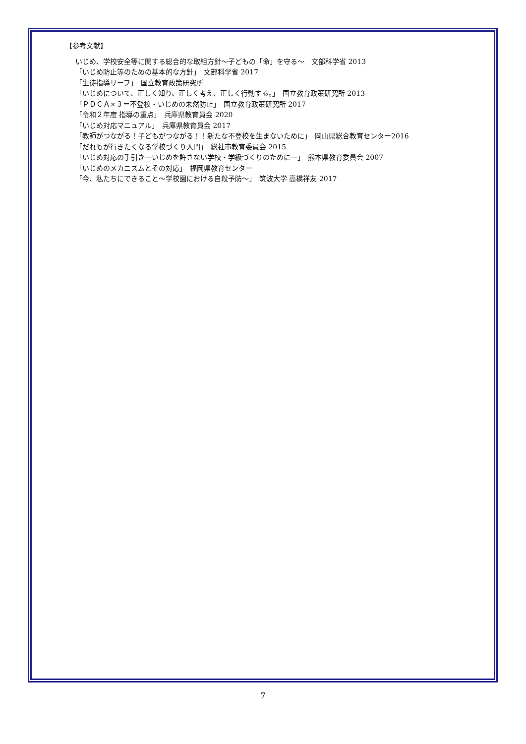【参考文献】
いじめ、学校安全等に関する総合的な取組方針～子どもの「命」を守る～　文部科学省 2013
「いじめ防止等のための基本的な方針」　文部科学省 2017
「生徒指導リーフ」　国立教育政策研究所
「いじめについて、正しく知り、正しく考え、正しく行動する。」　国立教育政策研究所 2013
「ＰＤＣＡ×３＝不登校・いじめの未然防止」　国立教育政策研究所 2017
「令和２年度 指導の重点」　兵庫県教育員会 2020
「いじめ対応マニュアル」　兵庫県教育員会 2017
「教師がつながる！子どもがつながる！！新たな不登校を生まないために」　岡山県総合教育センター2016
「だれもが行きたくなる学校づくり入門」　総社市教育委員会 2015
「いじめ対応の手引き―いじめを許さない学校・学級づくりのために―」　熊本県教育委員会 2007
「いじめのメカニズムとその対応」　福岡県教育センター
「今、私たちにできること～学校園における自殺予防～」　筑波大学 高橋祥友 2017
7